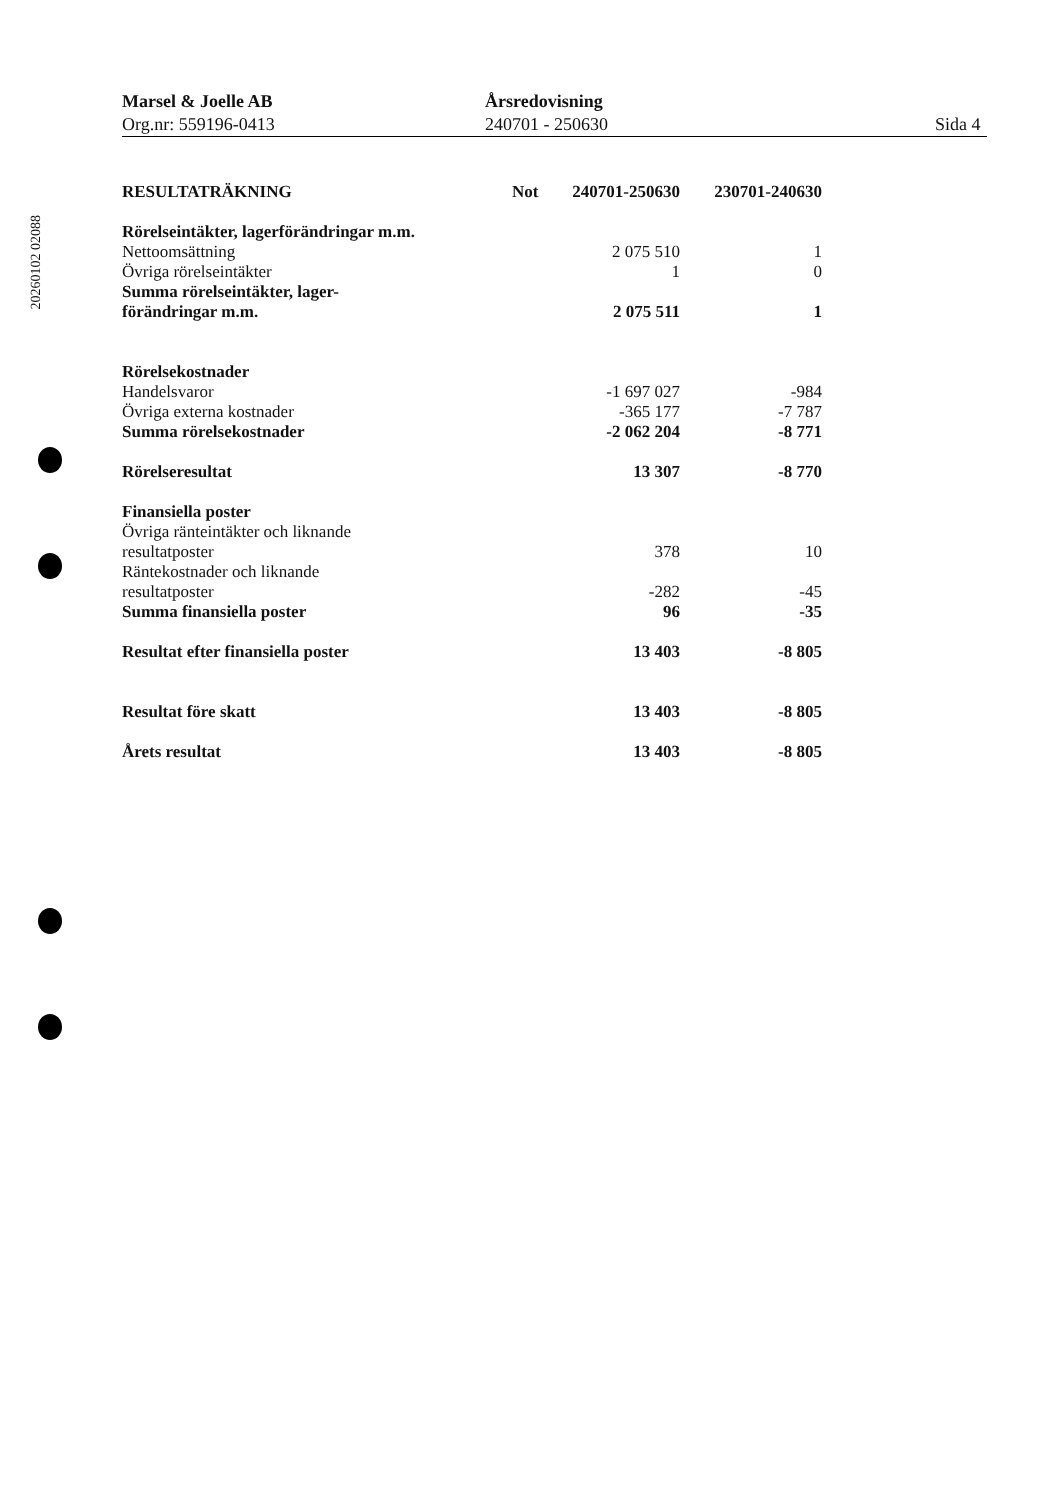20260102 02088
Marsel & Joelle AB
Org.nr: 559196-0413
Årsredovisning
240701 - 250630
Sida 4
| RESULTATRÄKNING | Not | 240701-250630 | 230701-240630 |
| --- | --- | --- | --- |
| Rörelseintäkter, lagerförändringar m.m. | | | |
| Nettoomsättning | | 2 075 510 | 1 |
| Övriga rörelseintäkter | | 1 | 0 |
| Summa rörelseintäkter, lager- förändringar m.m. | | 2 075 511 | 1 |
| Rörelsekostnader | | | |
| Handelsvaror | | -1 697 027 | -984 |
| Övriga externa kostnader | | -365 177 | -7 787 |
| Summa rörelsekostnader | | -2 062 204 | -8 771 |
| Rörelseresultat | | 13 307 | -8 770 |
| Finansiella poster | | | |
| Övriga ränteintäkter och liknande resultatposter | | 378 | 10 |
| Räntekostnader och liknande resultatposter | | -282 | -45 |
| Summa finansiella poster | | 96 | -35 |
| Resultat efter finansiella poster | | 13 403 | -8 805 |
| Resultat före skatt | | 13 403 | -8 805 |
| Årets resultat | | 13 403 | -8 805 |